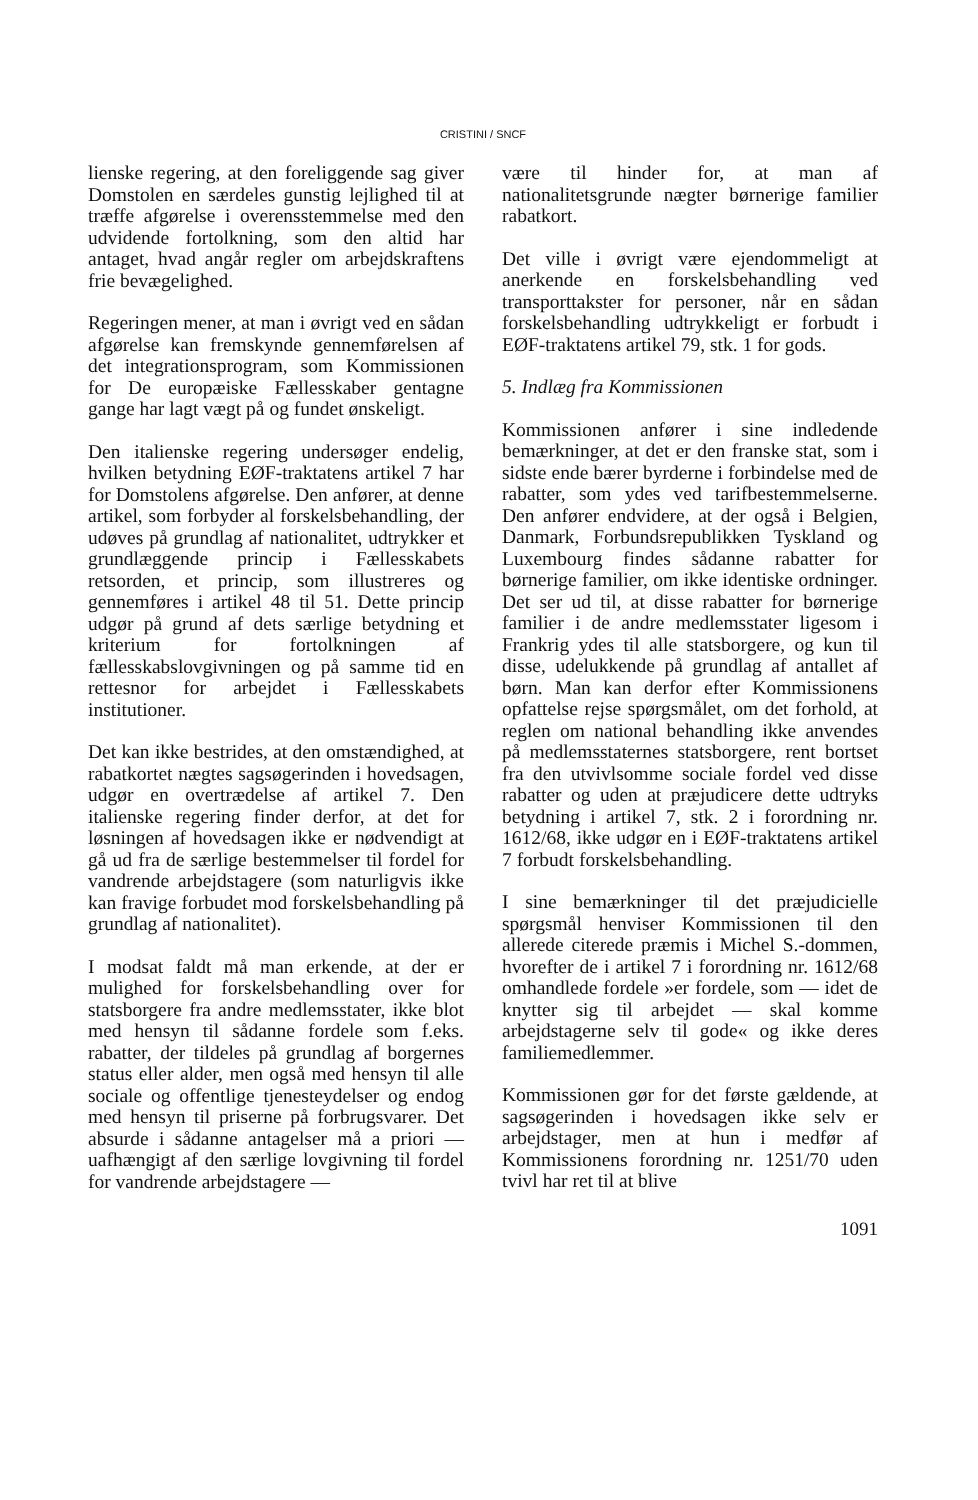CRISTINI / SNCF
lienske regering, at den foreliggende sag giver Domstolen en særdeles gunstig lejlighed til at træffe afgørelse i overensstemmelse med den udvidende fortolkning, som den altid har antaget, hvad angår regler om arbejdskraftens frie bevægelighed.
Regeringen mener, at man i øvrigt ved en sådan afgørelse kan fremskynde gennemførelsen af det integrationsprogram, som Kommissionen for De europæiske Fællesskaber gentagne gange har lagt vægt på og fundet ønskeligt.
Den italienske regering undersøger endelig, hvilken betydning EØF-traktatens artikel 7 har for Domstolens afgørelse. Den anfører, at denne artikel, som forbyder al forskelsbehandling, der udøves på grundlag af nationalitet, udtrykker et grundlæggende princip i Fællesskabets retsorden, et princip, som illustreres og gennemføres i artikel 48 til 51. Dette princip udgør på grund af dets særlige betydning et kriterium for fortolkningen af fællesskabslovgivningen og på samme tid en rettesnor for arbejdet i Fællesskabets institutioner.
Det kan ikke bestrides, at den omstændighed, at rabatkortet nægtes sagsøgerinden i hovedsagen, udgør en overtrædelse af artikel 7. Den italienske regering finder derfor, at det for løsningen af hovedsagen ikke er nødvendigt at gå ud fra de særlige bestemmelser til fordel for vandrende arbejdstagere (som naturligvis ikke kan fravige forbudet mod forskelsbehandling på grundlag af nationalitet).
I modsat faldt må man erkende, at der er mulighed for forskelsbehandling over for statsborgere fra andre medlemsstater, ikke blot med hensyn til sådanne fordele som f.eks. rabatter, der tildeles på grundlag af borgernes status eller alder, men også med hensyn til alle sociale og offentlige tjenesteydelser og endog med hensyn til priserne på forbrugsvarer. Det absurde i sådanne antagelser må a priori — uafhængigt af den særlige lovgivning til fordel for vandrende arbejdstagere —
være til hinder for, at man af nationalitetsgrunde nægter børnerige familier rabatkort.
Det ville i øvrigt være ejendommeligt at anerkende en forskelsbehandling ved transporttakster for personer, når en sådan forskelsbehandling udtrykkeligt er forbudt i EØF-traktatens artikel 79, stk. 1 for gods.
5. Indlæg fra Kommissionen
Kommissionen anfører i sine indledende bemærkninger, at det er den franske stat, som i sidste ende bærer byrderne i forbindelse med de rabatter, som ydes ved tarifbestemmelserne. Den anfører endvidere, at der også i Belgien, Danmark, Forbundsrepublikken Tyskland og Luxembourg findes sådanne rabatter for børnerige familier, om ikke identiske ordninger. Det ser ud til, at disse rabatter for børnerige familier i de andre medlemsstater ligesom i Frankrig ydes til alle statsborgere, og kun til disse, udelukkende på grundlag af antallet af børn. Man kan derfor efter Kommissionens opfattelse rejse spørgsmålet, om det forhold, at reglen om national behandling ikke anvendes på medlemsstaternes statsborgere, rent bortset fra den utvivlsomme sociale fordel ved disse rabatter og uden at præjudicere dette udtryks betydning i artikel 7, stk. 2 i forordning nr. 1612/68, ikke udgør en i EØF-traktatens artikel 7 forbudt forskelsbehandling.
I sine bemærkninger til det præjudicielle spørgsmål henviser Kommissionen til den allerede citerede præmis i Michel S.-dommen, hvorefter de i artikel 7 i forordning nr. 1612/68 omhandlede fordele »er fordele, som — idet de knytter sig til arbejdet — skal komme arbejdstagerne selv til gode« og ikke deres familiemedlemmer.
Kommissionen gør for det første gældende, at sagsøgerinden i hovedsagen ikke selv er arbejdstager, men at hun i medfør af Kommissionens forordning nr. 1251/70 uden tvivl har ret til at blive
1091